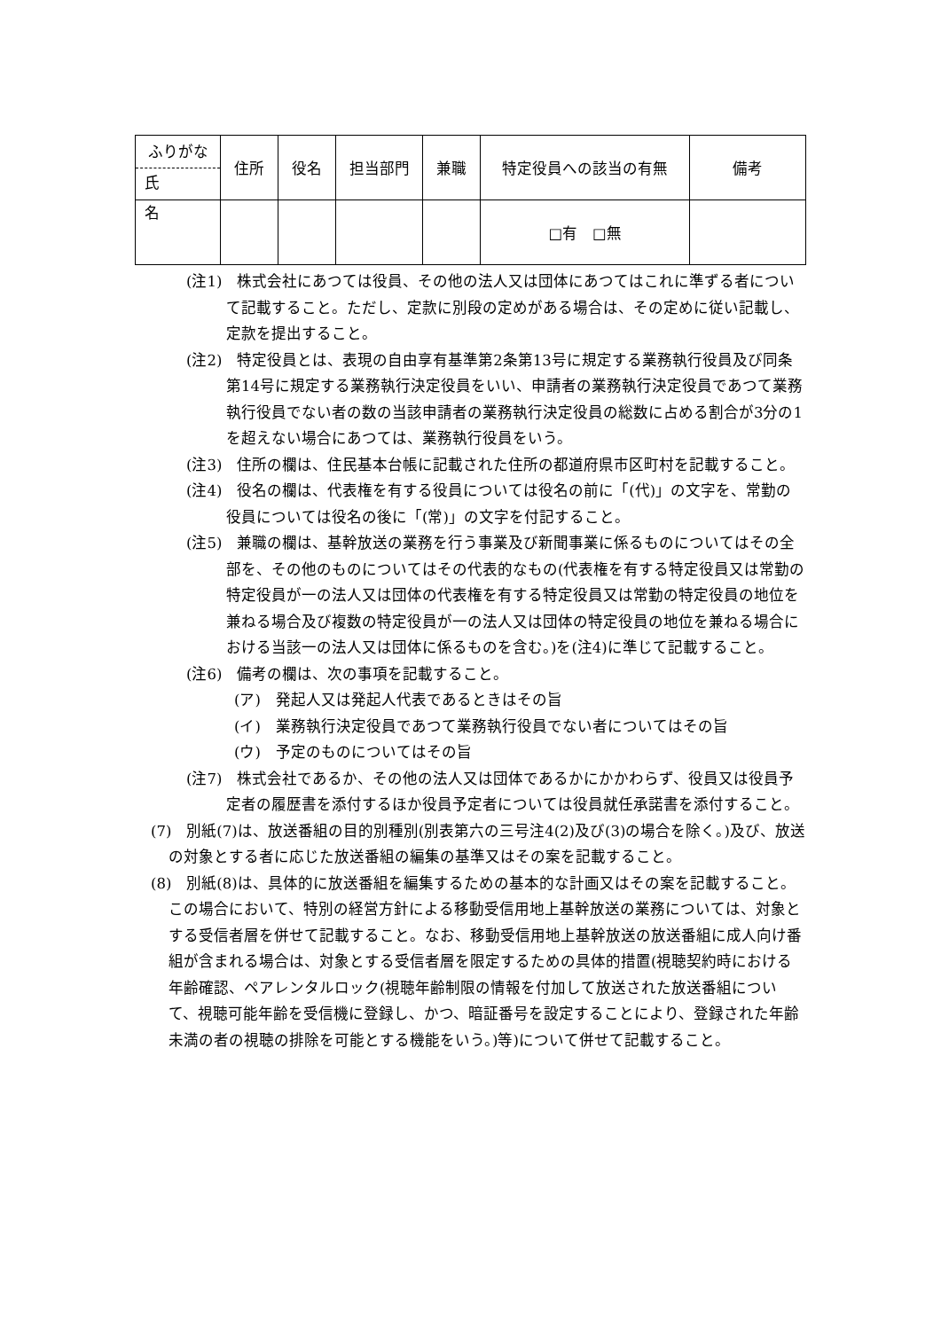| ふりがな 氏 名 | 住所 | 役名 | 担当部門 | 兼職 | 特定役員への該当の有無 | 備考 |
| --- | --- | --- | --- | --- | --- | --- |
| | | | | | □有 □無 | |
(注1)　株式会社にあつては役員、その他の法人又は団体にあつてはこれに準ずる者について記載すること。ただし、定款に別段の定めがある場合は、その定めに従い記載し、定款を提出すること。
(注2)　特定役員とは、表現の自由享有基準第2条第13号に規定する業務執行役員及び同条第14号に規定する業務執行決定役員をいい、申請者の業務執行決定役員であつて業務執行役員でない者の数の当該申請者の業務執行決定役員の総数に占める割合が3分の1を超えない場合にあつては、業務執行役員をいう。
(注3)　住所の欄は、住民基本台帳に記載された住所の都道府県市区町村を記載すること。
(注4)　役名の欄は、代表権を有する役員については役名の前に「(代)」の文字を、常勤の役員については役名の後に「(常)」の文字を付記すること。
(注5)　兼職の欄は、基幹放送の業務を行う事業及び新聞事業に係るものについてはその全部を、その他のものについてはその代表的なもの(代表権を有する特定役員又は常勤の特定役員が一の法人又は団体の代表権を有する特定役員又は常勤の特定役員の地位を兼ねる場合及び複数の特定役員が一の法人又は団体の特定役員の地位を兼ねる場合における当該一の法人又は団体に係るものを含む。)を(注4)に準じて記載すること。
(注6)　備考の欄は、次の事項を記載すること。
(ア)　発起人又は発起人代表であるときはその旨
(イ)　業務執行決定役員であつて業務執行役員でない者についてはその旨
(ウ)　予定のものについてはその旨
(注7)　株式会社であるか、その他の法人又は団体であるかにかかわらず、役員又は役員予定者の履歴書を添付するほか役員予定者については役員就任承諾書を添付すること。
(7)　別紙(7)は、放送番組の目的別種別(別表第六の三号注4(2)及び(3)の場合を除く。)及び、放送の対象とする者に応じた放送番組の編集の基準又はその案を記載すること。
(8)　別紙(8)は、具体的に放送番組を編集するための基本的な計画又はその案を記載すること。この場合において、特別の経営方針による移動受信用地上基幹放送の業務については、対象とする受信者層を併せて記載すること。なお、移動受信用地上基幹放送の放送番組に成人向け番組が含まれる場合は、対象とする受信者層を限定するための具体的措置(視聴契約時における年齢確認、ペアレンタルロック(視聴年齢制限の情報を付加して放送された放送番組について、視聴可能年齢を受信機に登録し、かつ、暗証番号を設定することにより、登録された年齢未満の者の視聴の排除を可能とする機能をいう。)等)について併せて記載すること。